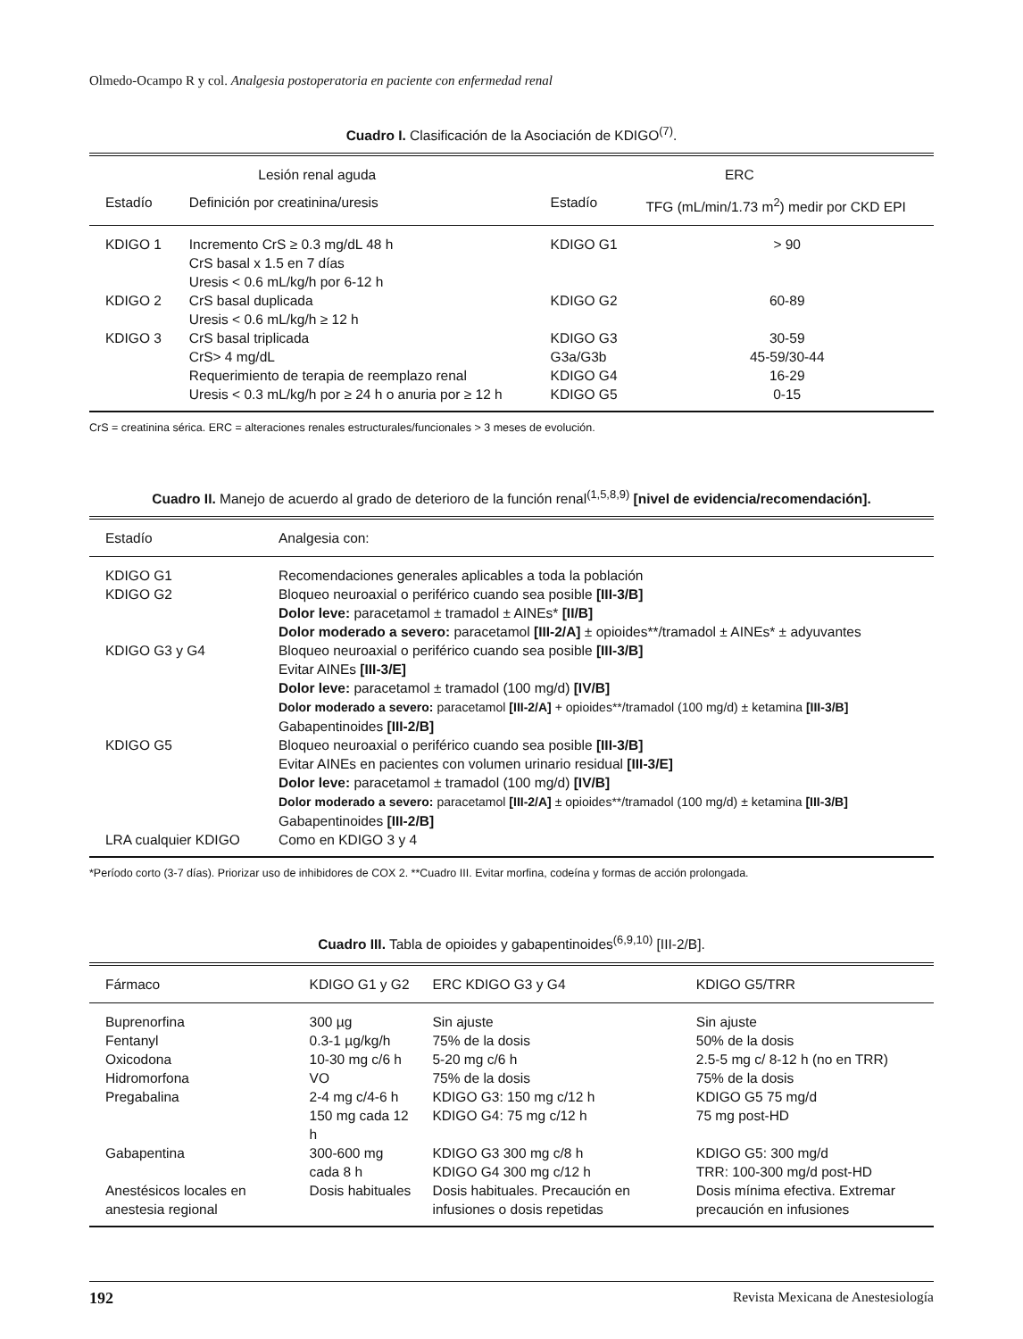Olmedo-Ocampo R y col. Analgesia postoperatoria en paciente con enfermedad renal
Cuadro I. Clasificación de la Asociación de KDIGO<sup>(7)</sup>.
| Lesión renal aguda | | ERC | |
| --- | --- | --- | --- |
| Estadío | Definición por creatinina/uresis | Estadío | TFG (mL/min/1.73 m<sup>2</sup>) medir por CKD EPI |
| KDIGO 1 | Incremento CrS ≥ 0.3 mg/dL 48 h CrS basal x 1.5 en 7 días Uresis < 0.6 mL/kg/h por 6-12 h | KDIGO G1 | > 90 |
| KDIGO 2 | CrS basal duplicada Uresis < 0.6 mL/kg/h ≥ 12 h | KDIGO G2 | 60-89 |
| KDIGO 3 | CrS basal triplicada CrS> 4 mg/dL Requerimiento de terapia de reemplazo renal Uresis < 0.3 mL/kg/h por ≥ 24 h o anuria por ≥ 12 h | KDIGO G3 G3a/G3b KDIGO G4 KDIGO G5 | 30-59 45-59/30-44 16-29 0-15 |
CrS = creatinina sérica. ERC = alteraciones renales estructurales/funcionales > 3 meses de evolución.
Cuadro II. Manejo de acuerdo al grado de deterioro de la función renal<sup>(1,5,8,9)</sup> [nivel de evidencia/recomendación].
| Estadío | Analgesia con: |
| --- | --- |
| KDIGO G1 KDIGO G2 | Recomendaciones generales aplicables a toda la población Bloqueo neuroaxial o periférico cuando sea posible [III-3/B] Dolor leve: paracetamol ± tramadol ± AINEs* [II/B] Dolor moderado a severo: paracetamol [III-2/A] ± opioides**/tramadol ± AINEs* ± adyuvantes |
| KDIGO G3 y G4 | Bloqueo neuroaxial o periférico cuando sea posible [III-3/B] Evitar AINEs [III-3/E] Dolor leve: paracetamol ± tramadol (100 mg/d) [IV/B] Dolor moderado a severo: paracetamol [III-2/A] + opioides**/tramadol (100 mg/d) ± ketamina [III-3/B] Gabapentinoides [III-2/B] |
| KDIGO G5 | Bloqueo neuroaxial o periférico cuando sea posible [III-3/B] Evitar AINEs en pacientes con volumen urinario residual [III-3/E] Dolor leve: paracetamol ± tramadol (100 mg/d) [IV/B] Dolor moderado a severo: paracetamol [III-2/A] ± opioides**/tramadol (100 mg/d) ± ketamina [III-3/B] Gabapentinoides [III-2/B] |
| LRA cualquier KDIGO | Como en KDIGO 3 y 4 |
*Período corto (3-7 días). Priorizar uso de inhibidores de COX 2. **Cuadro III. Evitar morfina, codeína y formas de acción prolongada.
Cuadro III. Tabla de opioides y gabapentinoides<sup>(6,9,10)</sup> [III-2/B].
| Fármaco | KDIGO G1 y G2 | ERC KDIGO G3 y G4 | KDIGO G5/TRR |
| --- | --- | --- | --- |
| Buprenorfina Fentanyl Oxicodona Hidromorfona Pregabalina | 300 µg 0.3-1 µg/kg/h 10-30 mg c/6 h VO 2-4 mg c/4-6 h 150 mg cada 12 h | Sin ajuste 75% de la dosis 5-20 mg c/6 h 75% de la dosis KDIGO G3: 150 mg c/12 h KDIGO G4: 75 mg c/12 h | Sin ajuste 50% de la dosis 2.5-5 mg c/ 8-12 h (no en TRR) 75% de la dosis KDIGO G5 75 mg/d 75 mg post-HD |
| Gabapentina | 300-600 mg cada 8 h | KDIGO G3 300 mg c/8 h KDIGO G4 300 mg c/12 h | KDIGO G5: 300 mg/d TRR: 100-300 mg/d post-HD |
| Anestésicos locales en anestesia regional | Dosis habituales | Dosis habituales. Precaución en infusiones o dosis repetidas | Dosis mínima efectiva. Extremar precaución en infusiones |
192 Revista Mexicana de Anestesiología